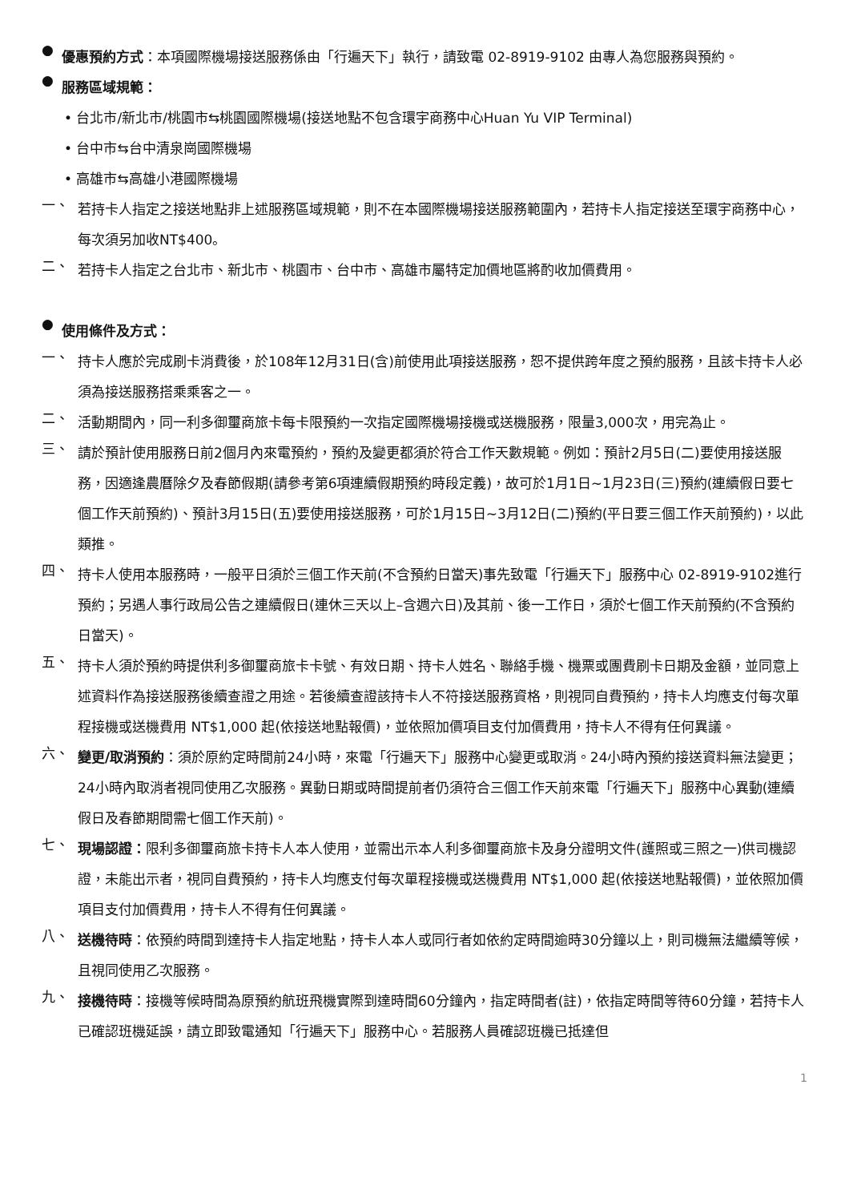●
優惠預約方式：本項國際機場接送服務係由「行遍天下」執行，請致電 02-8919-9102 由專人為您服務與預約。
●
服務區域規範：
• 台北市/新北市/桃園市⇆桃園國際機場(接送地點不包含環宇商務中心Huan Yu VIP Terminal)
• 台中市⇆台中清泉崗國際機場
• 高雄市⇆高雄小港國際機場
一、
若持卡人指定之接送地點非上述服務區域規範，則不在本國際機場接送服務範圍內，若持卡人指定接送至環宇商務中心，每次須另加收NT$400。
二、
若持卡人指定之台北市、新北市、桃園市、台中市、高雄市屬特定加價地區將酌收加價費用。
●
使用條件及方式：
一、
持卡人應於完成刷卡消費後，於108年12月31日(含)前使用此項接送服務，恕不提供跨年度之預約服務，且該卡持卡人必須為接送服務搭乘乘客之一。
二、
活動期間內，同一利多御璽商旅卡每卡限預約一次指定國際機場接機或送機服務，限量3,000次，用完為止。
三、
請於預計使用服務日前2個月內來電預約，預約及變更都須於符合工作天數規範。例如：預計2月5日(二)要使用接送服務，因適逢農曆除夕及春節假期(請參考第6項連續假期預約時段定義)，故可於1月1日~1月23日(三)預約(連續假日要七個工作天前預約)、預計3月15日(五)要使用接送服務，可於1月15日~3月12日(二)預約(平日要三個工作天前預約)，以此類推。
四、
持卡人使用本服務時，一般平日須於三個工作天前(不含預約日當天)事先致電「行遍天下」服務中心 02-8919-9102進行預約；另遇人事行政局公告之連續假日(連休三天以上–含週六日)及其前、後一工作日，須於七個工作天前預約(不含預約日當天)。
五、
持卡人須於預約時提供利多御璽商旅卡卡號、有效日期、持卡人姓名、聯絡手機、機票或團費刷卡日期及金額，並同意上述資料作為接送服務後續查證之用途。若後續查證該持卡人不符接送服務資格，則視同自費預約，持卡人均應支付每次單程接機或送機費用 NT$1,000 起(依接送地點報價)，並依照加價項目支付加價費用，持卡人不得有任何異議。
六、
變更/取消預約：須於原約定時間前24小時，來電「行遍天下」服務中心變更或取消。24小時內預約接送資料無法變更；24小時內取消者視同使用乙次服務。異動日期或時間提前者仍須符合三個工作天前來電「行遍天下」服務中心異動(連續假日及春節期間需七個工作天前)。
七、
現場認證：限利多御璽商旅卡持卡人本人使用，並需出示本人利多御璽商旅卡及身分證明文件(護照或三照之一)供司機認證，未能出示者，視同自費預約，持卡人均應支付每次單程接機或送機費用 NT$1,000 起(依接送地點報價)，並依照加價項目支付加價費用，持卡人不得有任何異議。
八、
送機待時：依預約時間到達持卡人指定地點，持卡人本人或同行者如依約定時間逾時30分鐘以上，則司機無法繼續等候，且視同使用乙次服務。
九、
接機待時：接機等候時間為原預約航班飛機實際到達時間60分鐘內，指定時間者(註)，依指定時間等待60分鐘，若持卡人已確認班機延誤，請立即致電通知「行遍天下」服務中心。若服務人員確認班機已抵達但
1